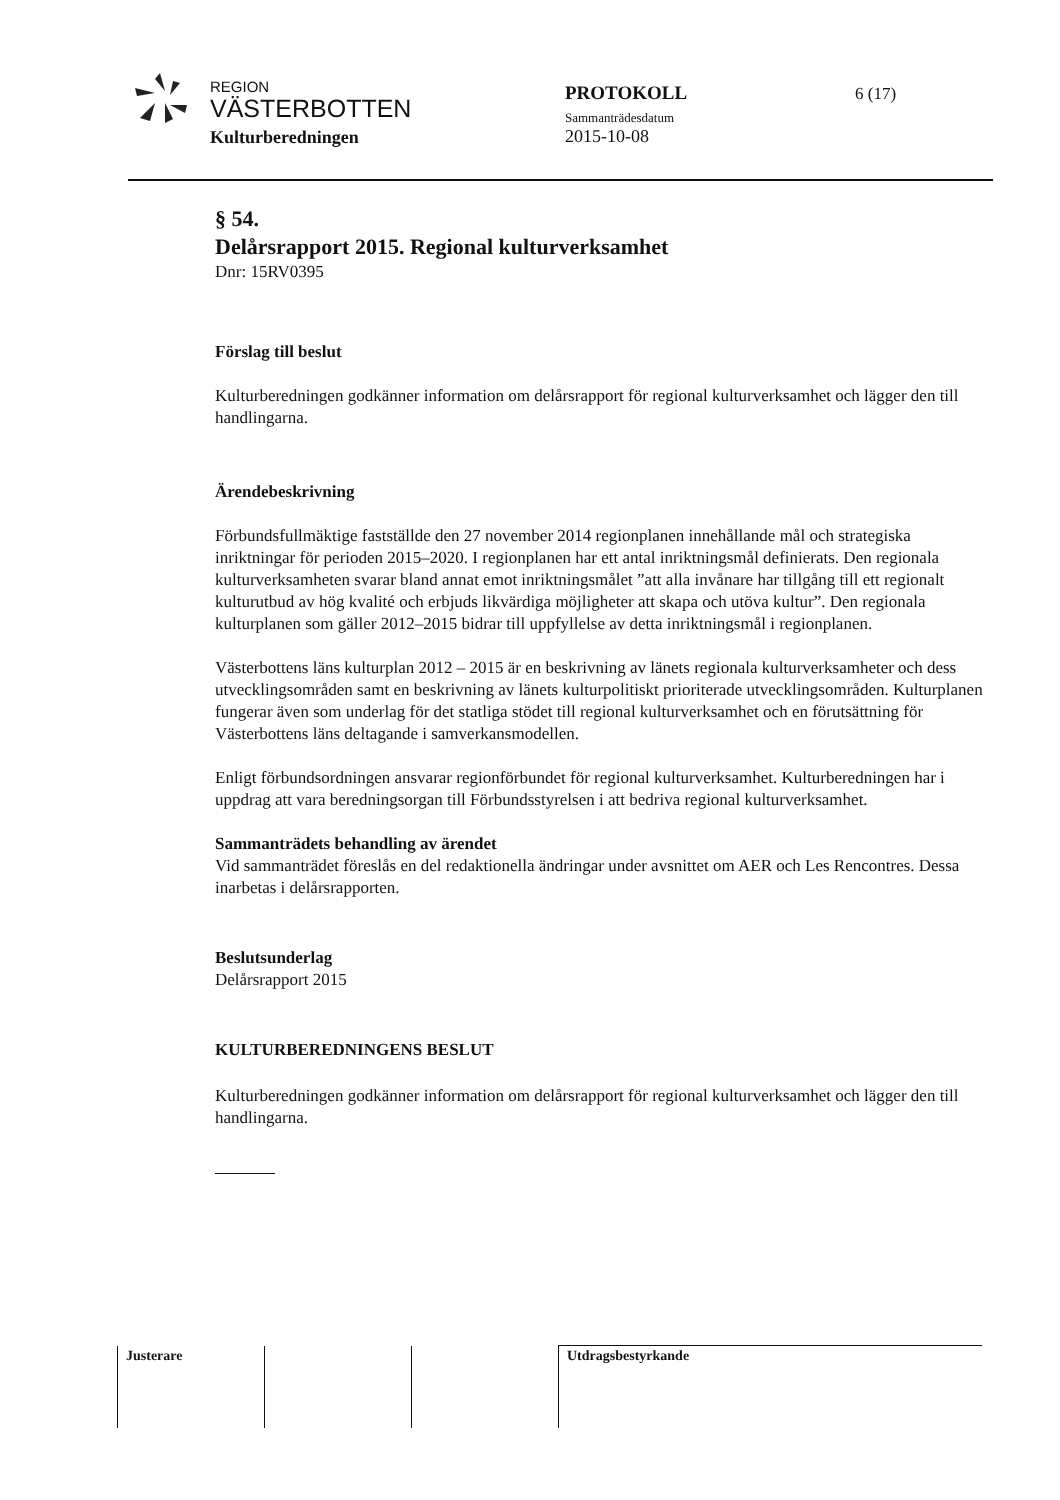REGION
VÄSTERBOTTEN
Kulturberedningen
PROTOKOLL
Sammanträdesdatum
2015-10-08
6 (17)
§ 54.
Delårsrapport 2015. Regional kulturverksamhet
Dnr: 15RV0395
Förslag till beslut
Kulturberedningen godkänner information om delårsrapport för regional kulturverksamhet och lägger den till handlingarna.
Ärendebeskrivning
Förbundsfullmäktige fastställde den 27 november 2014 regionplanen innehållande mål och strategiska inriktningar för perioden 2015–2020. I regionplanen har ett antal inriktningsmål definierats. Den regionala kulturverksamheten svarar bland annat emot inriktningsmålet ”att alla invånare har tillgång till ett regionalt kulturutbud av hög kvalité och erbjuds likvärdiga möjligheter att skapa och utöva kultur”. Den regionala kulturplanen som gäller 2012–2015 bidrar till uppfyllelse av detta inriktningsmål i regionplanen.
Västerbottens läns kulturplan 2012 – 2015 är en beskrivning av länets regionala kulturverksamheter och dess utvecklingsområden samt en beskrivning av länets kulturpolitiskt prioriterade utvecklingsområden. Kulturplanen fungerar även som underlag för det statliga stödet till regional kulturverksamhet och en förutsättning för Västerbottens läns deltagande i samverkansmodellen.
Enligt förbundsordningen ansvarar regionförbundet för regional kulturverksamhet. Kulturberedningen har i uppdrag att vara beredningsorgan till Förbundsstyrelsen i att bedriva regional kulturverksamhet.
Sammanträdets behandling av ärendet
Vid sammanträdet föreslås en del redaktionella ändringar under avsnittet om AER och Les Rencontres. Dessa inarbetas i delårsrapporten.
Beslutsunderlag
Delårsrapport 2015
KULTURBEREDNINGENS BESLUT
Kulturberedningen godkänner information om delårsrapport för regional kulturverksamhet och lägger den till handlingarna.
| Justerare | | | Utdragsbestyrkande |